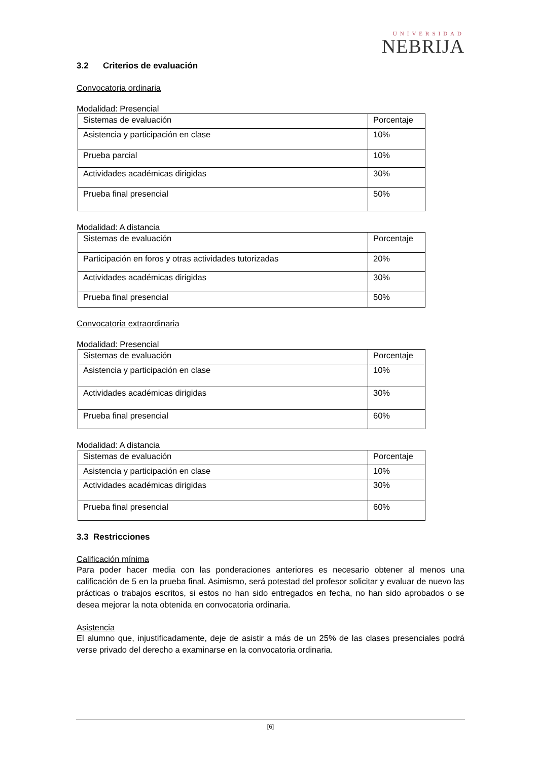UNIVERSIDAD
NEBRIJA
3.2 Criterios de evaluación
Convocatoria ordinaria
Modalidad: Presencial
| Sistemas de evaluación | Porcentaje |
| Asistencia y participación en clase | 10% |
| Prueba parcial | 10% |
| Actividades académicas dirigidas | 30% |
| Prueba final presencial | 50% |
Modalidad: A distancia
| Sistemas de evaluación | Porcentaje |
| Participación en foros y otras actividades tutorizadas | 20% |
| Actividades académicas dirigidas | 30% |
| Prueba final presencial | 50% |
Convocatoria extraordinaria
Modalidad: Presencial
| Sistemas de evaluación | Porcentaje |
| Asistencia y participación en clase | 10% |
| Actividades académicas dirigidas | 30% |
| Prueba final presencial | 60% |
Modalidad: A distancia
| Sistemas de evaluación | Porcentaje |
| Asistencia y participación en clase | 10% |
| Actividades académicas dirigidas | 30% |
| Prueba final presencial | 60% |
3.3 Restricciones
Calificación mínima
Para poder hacer media con las ponderaciones anteriores es necesario obtener al menos una calificación de 5 en la prueba final. Asimismo, será potestad del profesor solicitar y evaluar de nuevo las prácticas o trabajos escritos, si estos no han sido entregados en fecha, no han sido aprobados o se desea mejorar la nota obtenida en convocatoria ordinaria.
Asistencia
El alumno que, injustificadamente, deje de asistir a más de un 25% de las clases presenciales podrá verse privado del derecho a examinarse en la convocatoria ordinaria.
[6]